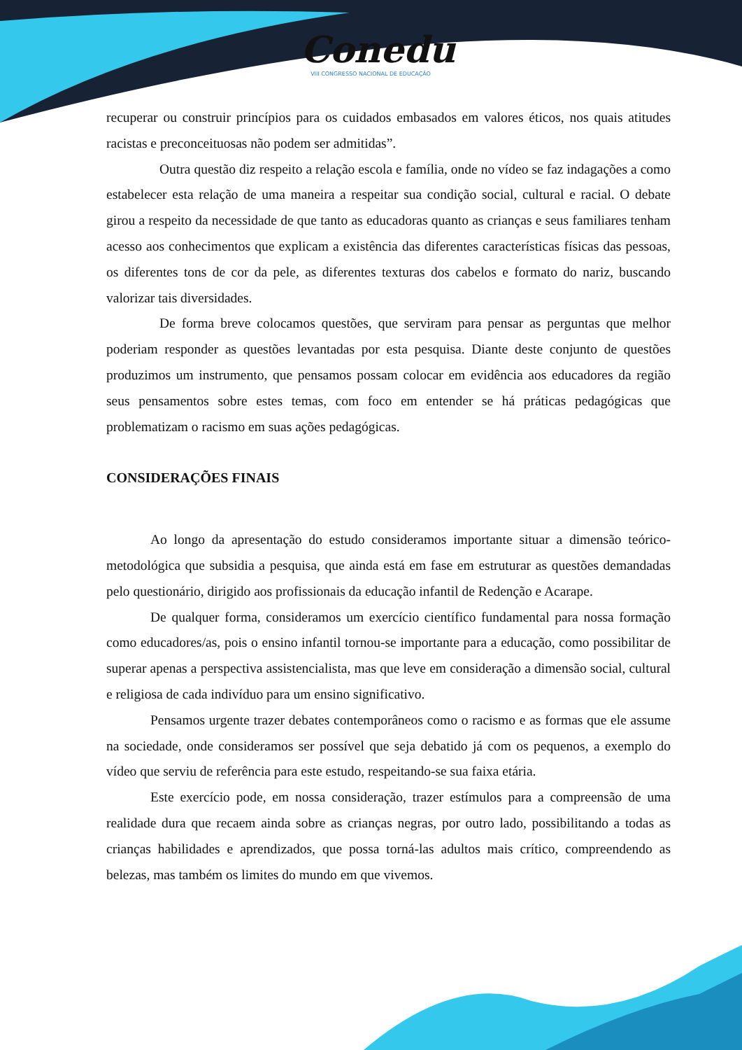Conedu
VIII CONGRESSO NACIONAL DE EDUCAÇÃO
recuperar ou construir princípios para os cuidados embasados em valores éticos, nos quais atitudes racistas e preconceituosas não podem ser admitidas”.
Outra questão diz respeito a relação escola e família, onde no vídeo se faz indagações a como estabelecer esta relação de uma maneira a respeitar sua condição social, cultural e racial. O debate girou a respeito da necessidade de que tanto as educadoras quanto as crianças e seus familiares tenham acesso aos conhecimentos que explicam a existência das diferentes características físicas das pessoas, os diferentes tons de cor da pele, as diferentes texturas dos cabelos e formato do nariz, buscando valorizar tais diversidades.
De forma breve colocamos questões, que serviram para pensar as perguntas que melhor poderiam responder as questões levantadas por esta pesquisa. Diante deste conjunto de questões produzimos um instrumento, que pensamos possam colocar em evidência aos educadores da região seus pensamentos sobre estes temas, com foco em entender se há práticas pedagógicas que problematizam o racismo em suas ações pedagógicas.
CONSIDERAÇÕES FINAIS
Ao longo da apresentação do estudo consideramos importante situar a dimensão teórico-metodológica que subsidia a pesquisa, que ainda está em fase em estruturar as questões demandadas pelo questionário, dirigido aos profissionais da educação infantil de Redenção e Acarape.
De qualquer forma, consideramos um exercício científico fundamental para nossa formação como educadores/as, pois o ensino infantil tornou-se importante para a educação, como possibilitar de superar apenas a perspectiva assistencialista, mas que leve em consideração a dimensão social, cultural e religiosa de cada indivíduo para um ensino significativo.
Pensamos urgente trazer debates contemporâneos como o racismo e as formas que ele assume na sociedade, onde consideramos ser possível que seja debatido já com os pequenos, a exemplo do vídeo que serviu de referência para este estudo, respeitando-se sua faixa etária.
Este exercício pode, em nossa consideração, trazer estímulos para a compreensão de uma realidade dura que recaem ainda sobre as crianças negras, por outro lado, possibilitando a todas as crianças habilidades e aprendizados, que possa torná-las adultos mais crítico, compreendendo as belezas, mas também os limites do mundo em que vivemos.